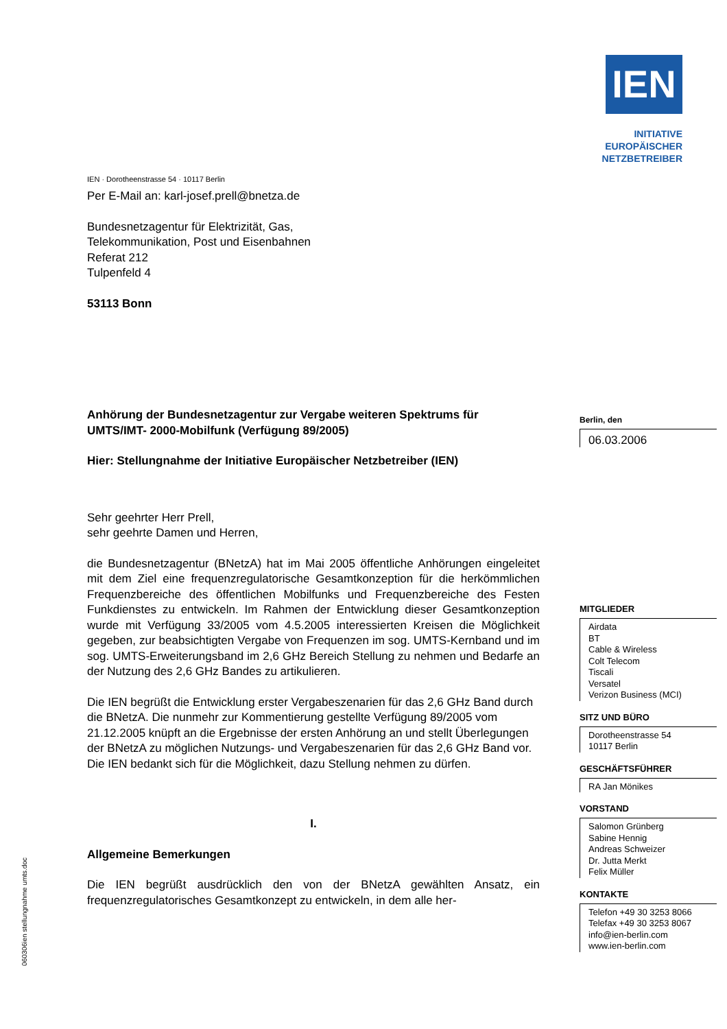IEN
INITIATIVE
EUROPÄISCHER
NETZBETREIBER
IEN · Dorotheenstrasse 54 · 10117 Berlin
Per E-Mail an: karl-josef.prell@bnetza.de
Bundesnetzagentur für Elektrizität, Gas,
Telekommunikation, Post und Eisenbahnen
Referat 212
Tulpenfeld 4
53113 Bonn
Anhörung der Bundesnetzagentur zur Vergabe weiteren Spektrums für UMTS/IMT- 2000-Mobilfunk (Verfügung 89/2005)
Hier: Stellungnahme der Initiative Europäischer Netzbetreiber (IEN)
Sehr geehrter Herr Prell,
sehr geehrte Damen und Herren,
die Bundesnetzagentur (BNetzA) hat im Mai 2005 öffentliche Anhörungen eingeleitet mit dem Ziel eine frequenzregulatorische Gesamtkonzeption für die herkömmlichen Frequenzbereiche des öffentlichen Mobilfunks und Frequenzbereiche des Festen Funkdienstes zu entwickeln. Im Rahmen der Entwicklung dieser Gesamtkonzeption wurde mit Verfügung 33/2005 vom 4.5.2005 interessierten Kreisen die Möglichkeit gegeben, zur beabsichtigten Vergabe von Frequenzen im sog. UMTS-Kernband und im sog. UMTS-Erweiterungsband im 2,6 GHz Bereich Stellung zu nehmen und Bedarfe an der Nutzung des 2,6 GHz Bandes zu artikulieren.
Die IEN begrüßt die Entwicklung erster Vergabeszenarien für das 2,6 GHz Band durch die BNetzA. Die nunmehr zur Kommentierung gestellte Verfügung 89/2005 vom 21.12.2005 knüpft an die Ergebnisse der ersten Anhörung an und stellt Überlegungen der BNetzA zu möglichen Nutzungs- und Vergabeszenarien für das 2,6 GHz Band vor. Die IEN bedankt sich für die Möglichkeit, dazu Stellung nehmen zu dürfen.
I.
Allgemeine Bemerkungen
Die IEN begrüßt ausdrücklich den von der BNetzA gewählten Ansatz, ein frequenzregulatorisches Gesamtkonzept zu entwickeln, in dem alle her-
Berlin, den
06.03.2006
MITGLIEDER
Airdata
BT
Cable & Wireless
Colt Telecom
Tiscali
Versatel
Verizon Business (MCI)
SITZ UND BÜRO
Dorotheenstrasse 54
10117 Berlin
GESCHÄFTSFÜHRER
RA Jan Mönikes
VORSTAND
Salomon Grünberg
Sabine Hennig
Andreas Schweizer
Dr. Jutta Merkt
Felix Müller
KONTAKTE
Telefon +49 30 3253 8066
Telefax +49 30 3253 8067
info@ien-berlin.com
www.ien-berlin.com
060306ien stellungnahme umts.doc